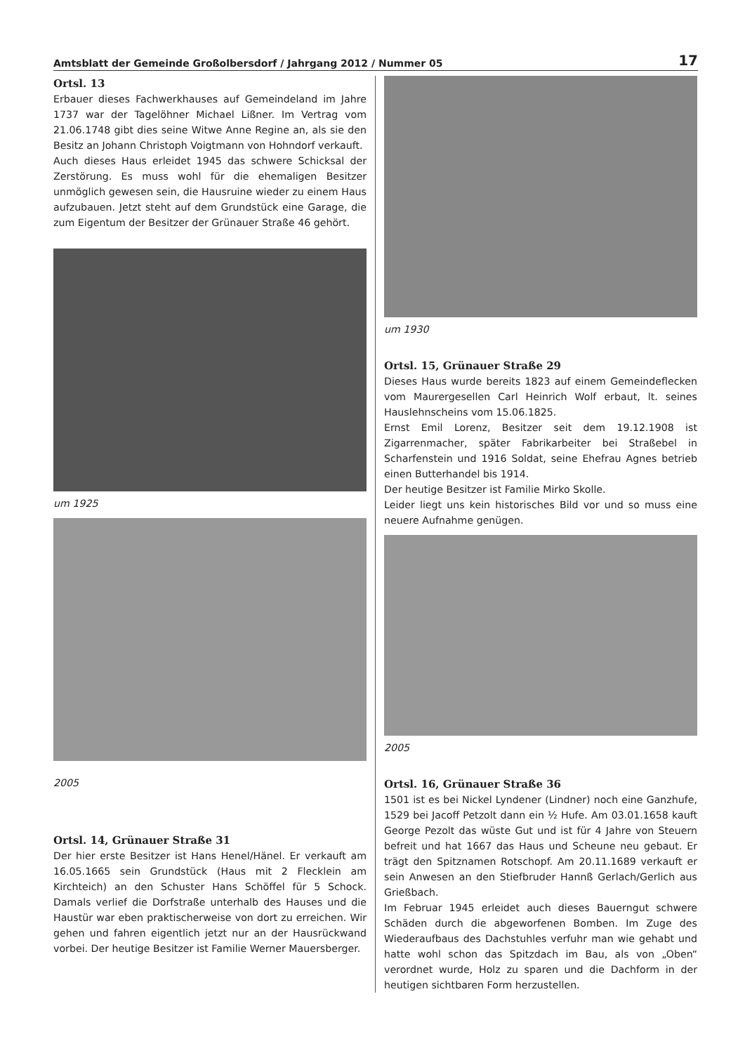Amtsblatt der Gemeinde Großolbersdorf / Jahrgang 2012 / Nummer 05 17
Ortsl. 13
Erbauer dieses Fachwerkhauses auf Gemeindeland im Jahre 1737 war der Tagelöhner Michael Lißner. Im Vertrag vom 21.06.1748 gibt dies seine Witwe Anne Regine an, als sie den Besitz an Johann Christoph Voigtmann von Hohndorf verkauft.
Auch dieses Haus erleidet 1945 das schwere Schicksal der Zerstörung. Es muss wohl für die ehemaligen Besitzer unmöglich gewesen sein, die Hausruine wieder zu einem Haus aufzubauen. Jetzt steht auf dem Grundstück eine Garage, die zum Eigentum der Besitzer der Grünauer Straße 46 gehört.
um 1925
2005
Ortsl. 14, Grünauer Straße 31
Der hier erste Besitzer ist Hans Henel/Hänel. Er verkauft am 16.05.1665 sein Grundstück (Haus mit 2 Flecklein am Kirchteich) an den Schuster Hans Schöffel für 5 Schock. Damals verlief die Dorfstraße unterhalb des Hauses und die Haustür war eben praktischerweise von dort zu erreichen. Wir gehen und fahren eigentlich jetzt nur an der Hausrückwand vorbei. Der heutige Besitzer ist Familie Werner Mauersberger.
um 1930
Ortsl. 15, Grünauer Straße 29
Dieses Haus wurde bereits 1823 auf einem Gemeindeflecken vom Maurergesellen Carl Heinrich Wolf erbaut, lt. seines Hauslehnscheins vom 15.06.1825.
Ernst Emil Lorenz, Besitzer seit dem 19.12.1908 ist Zigarrenmacher, später Fabrikarbeiter bei Straßebel in Scharfenstein und 1916 Soldat, seine Ehefrau Agnes betrieb einen Butterhandel bis 1914.
Der heutige Besitzer ist Familie Mirko Skolle.
Leider liegt uns kein historisches Bild vor und so muss eine neuere Aufnahme genügen.
2005
Ortsl. 16, Grünauer Straße 36
1501 ist es bei Nickel Lyndener (Lindner) noch eine Ganzhufe, 1529 bei Jacoff Petzolt dann ein ½ Hufe. Am 03.01.1658 kauft George Pezolt das wüste Gut und ist für 4 Jahre von Steuern befreit und hat 1667 das Haus und Scheune neu gebaut. Er trägt den Spitznamen Rotschopf. Am 20.11.1689 verkauft er sein Anwesen an den Stiefbruder Hannß Gerlach/Gerlich aus Grießbach.
Im Februar 1945 erleidet auch dieses Bauerngut schwere Schäden durch die abgeworfenen Bomben. Im Zuge des Wiederaufbaus des Dachstuhles verfuhr man wie gehabt und hatte wohl schon das Spitzdach im Bau, als von „Oben“ verordnet wurde, Holz zu sparen und die Dachform in der heutigen sichtbaren Form herzustellen.